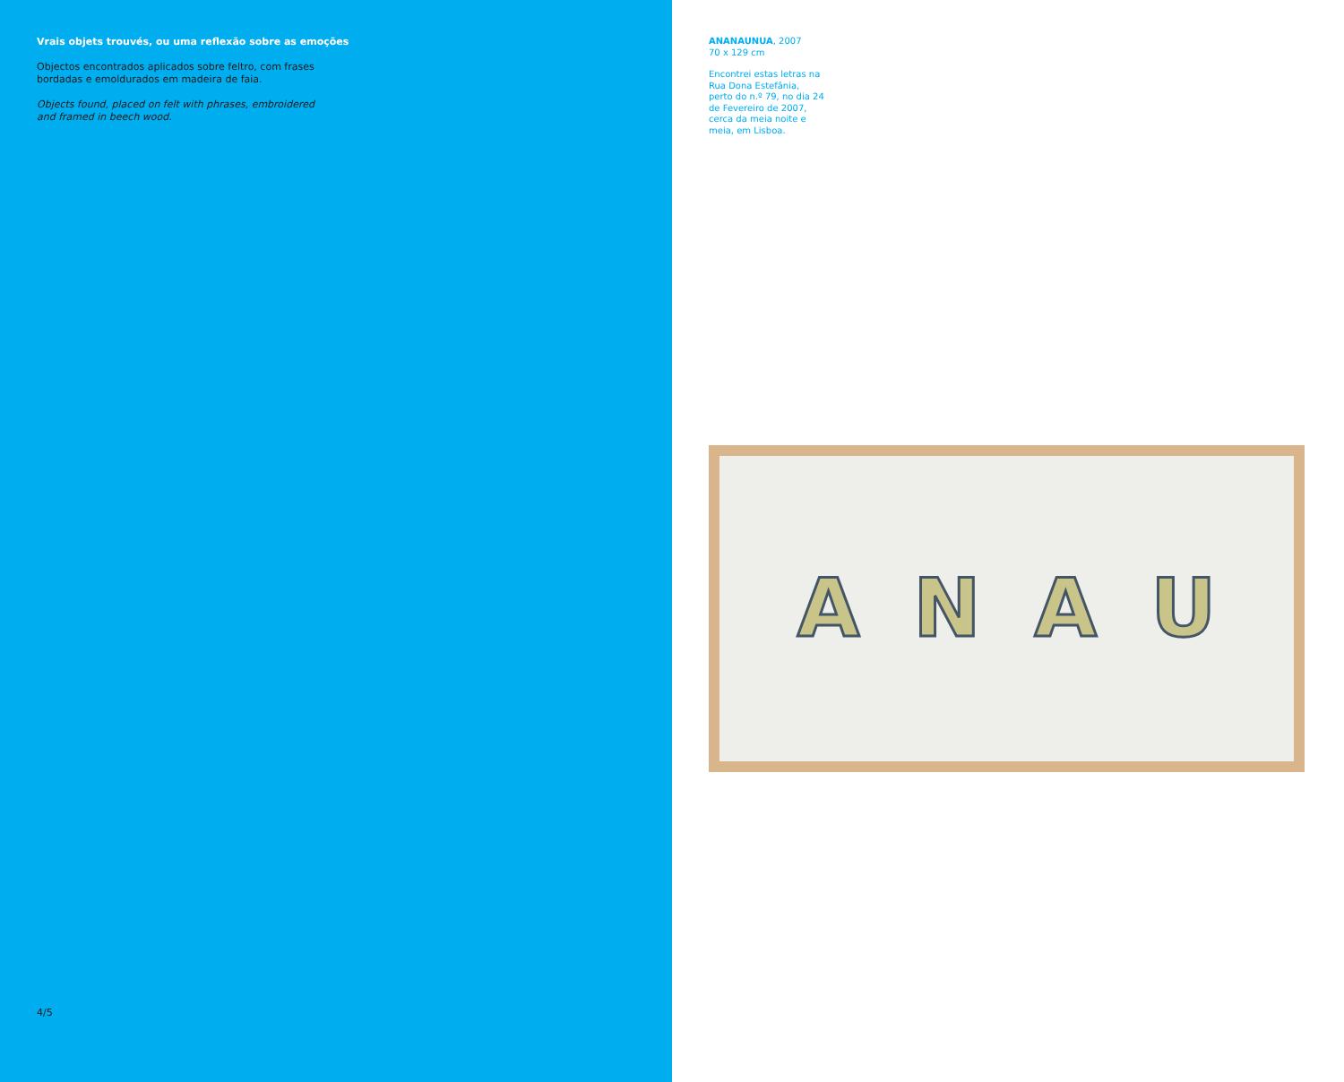Vrais objets trouvés, ou uma reflexão sobre as emoções
Objectos encontrados aplicados sobre feltro, com frases bordadas e emoldurados em madeira de faia.
Objects found, placed on felt with phrases, embroidered and framed in beech wood.
4/5
ANANAUNUA, 2007
70 x 129 cm
Encontrei estas letras na Rua Dona Estefânia, perto do n.º 79, no dia 24 de Fevereiro de 2007, cerca da meia noite e meia, em Lisboa.
ANAU